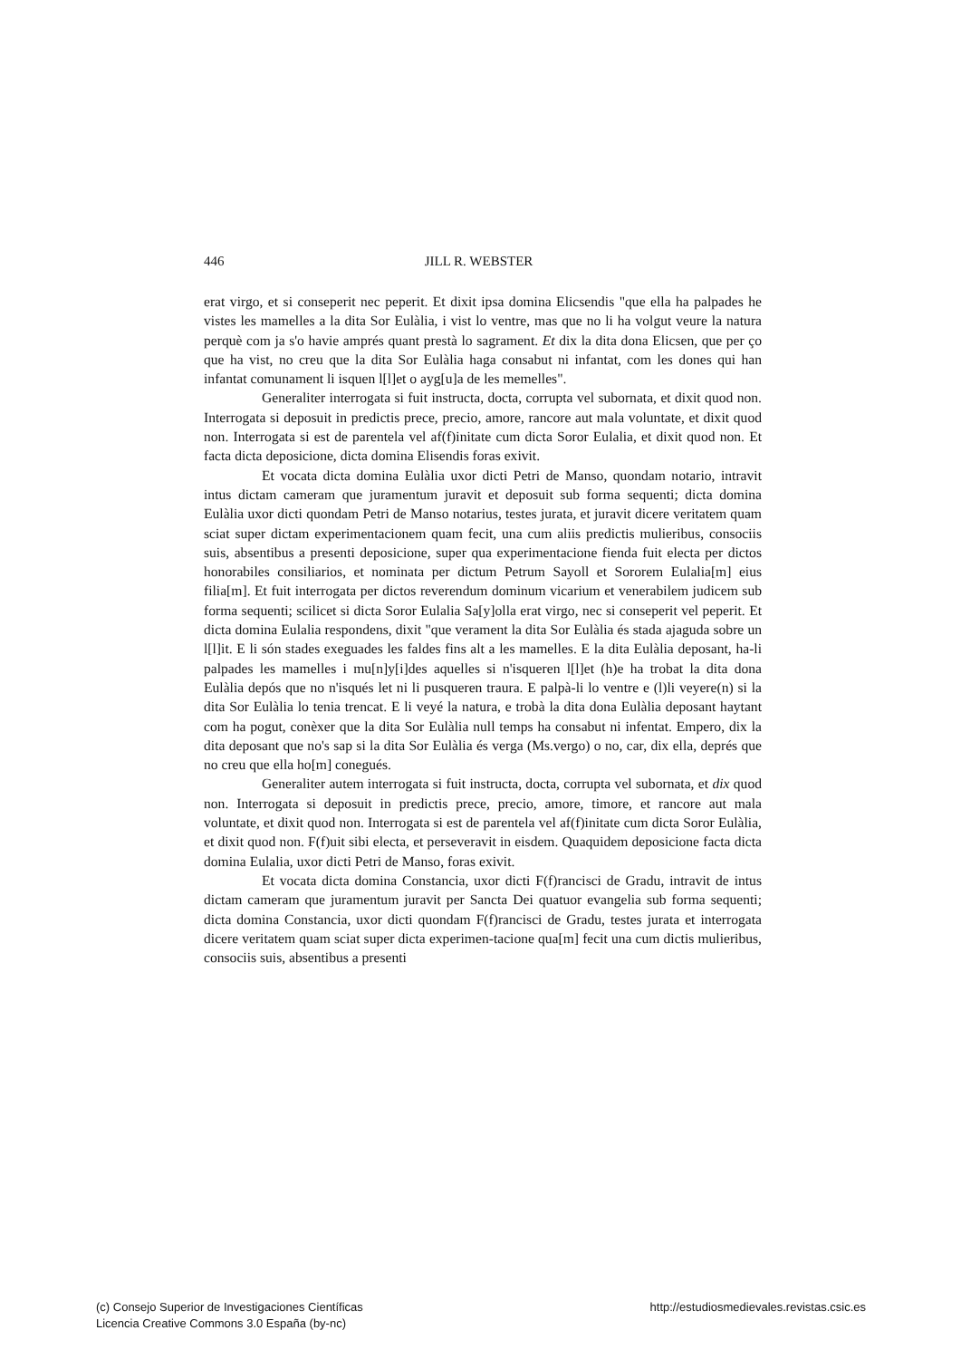446 JILL R. WEBSTER
erat virgo, et si conseperit nec peperit. Et dixit ipsa domina Elicsendis "que ella ha palpades he vistes les mamelles a la dita Sor Eulàlia, i vist lo ventre, mas que no li ha volgut veure la natura perquè com ja s'o havie amprés quant prestà lo sagrament. Et dix la dita dona Elicsen, que per ço que ha vist, no creu que la dita Sor Eulàlia haga consabut ni infantat, com les dones qui han infantat comunament li isquen l[l]et o ayg[u]a de les memelles".
Generaliter interrogata si fuit instructa, docta, corrupta vel subornata, et dixit quod non. Interrogata si deposuit in predictis prece, precio, amore, rancore aut mala voluntate, et dixit quod non. Interrogata si est de parentela vel af(f)initate cum dicta Soror Eulalia, et dixit quod non. Et facta dicta deposicione, dicta domina Elisendis foras exivit.
Et vocata dicta domina Eulàlia uxor dicti Petri de Manso, quondam notario, intravit intus dictam cameram que juramentum juravit et deposuit sub forma sequenti; dicta domina Eulàlia uxor dicti quondam Petri de Manso notarius, testes jurata, et juravit dicere veritatem quam sciat super dictam experimentacionem quam fecit, una cum aliis predictis mulieribus, consociis suis, absentibus a presenti deposicione, super qua experimentacione fienda fuit electa per dictos honorabiles consiliarios, et nominata per dictum Petrum Sayoll et Sororem Eulalia[m] eius filia[m]. Et fuit interrogata per dictos reverendum dominum vicarium et venerabilem judicem sub forma sequenti; scilicet si dicta Soror Eulalia Sa[y]olla erat virgo, nec si conseperit vel peperit. Et dicta domina Eulalia respondens, dixit "que verament la dita Sor Eulàlia és stada ajaguda sobre un l[l]it. E li són stades exeguades les faldes fins alt a les mamelles. E la dita Eulàlia deposant, ha-li palpades les mamelles i mu[n]y[i]des aquelles si n'isqueren l[l]et (h)e ha trobat la dita dona Eulàlia depós que no n'isqués let ni li pusqueren traura. E palpà-li lo ventre e (l)li veyere(n) si la dita Sor Eulàlia lo tenia trencat. E li veyé la natura, e trobà la dita dona Eulàlia deposant haytant com ha pogut, conèxer que la dita Sor Eulàlia null temps ha consabut ni infentat. Empero, dix la dita deposant que no's sap si la dita Sor Eulàlia és verga (Ms.vergo) o no, car, dix ella, deprés que no creu que ella ho[m] conegués.
Generaliter autem interrogata si fuit instructa, docta, corrupta vel subornata, et dix quod non. Interrogata si deposuit in predictis prece, precio, amore, timore, et rancore aut mala voluntate, et dixit quod non. Interrogata si est de parentela vel af(f)initate cum dicta Soror Eulàlia, et dixit quod non. F(f)uit sibi electa, et perseveravit in eisdem. Quaquidem deposicione facta dicta domina Eulalia, uxor dicti Petri de Manso, foras exivit.
Et vocata dicta domina Constancia, uxor dicti F(f)rancisci de Gradu, intravit de intus dictam cameram que juramentum juravit per Sancta Dei quatuor evangelia sub forma sequenti; dicta domina Constancia, uxor dicti quondam F(f)rancisci de Gradu, testes jurata et interrogata dicere veritatem quam sciat super dicta experimen-tacione qua[m] fecit una cum dictis mulieribus, consociis suis, absentibus a presenti
(c) Consejo Superior de Investigaciones Científicas
Licencia Creative Commons 3.0 España (by-nc)
http://estudiosmedievales.revistas.csic.es